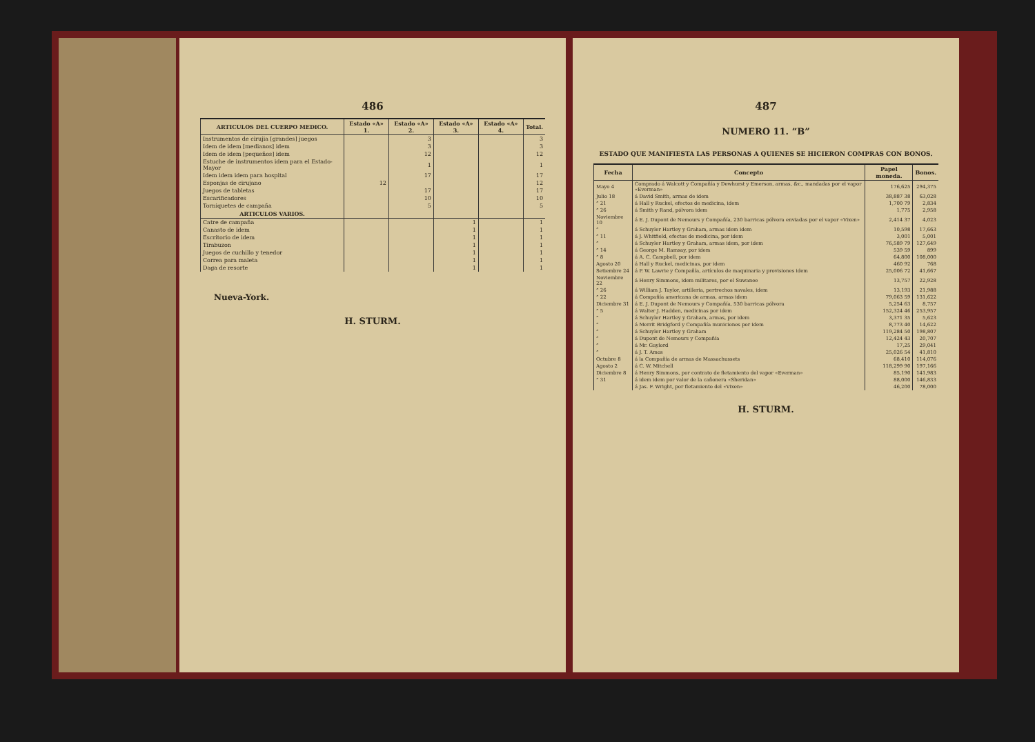486
| ARTICULOS DEL CUERPO MEDICO. | Estado «A» 1. | Estado «A» 2. | Estado «A» 3. | Estado «A» 4. | Total. |
| --- | --- | --- | --- | --- | --- |
| Instrumentos de cirujia [grandes] juegos | | 3 | | | 3 |
| Idem de idem [medianos] idem | | 3 | | | 3 |
| Idem de idem [pequeños] idem | | 12 | | | 12 |
| Estuche de instrumentos idem para el Estado-Mayor | | 1 | | | 1 |
| Idem idem idem para hospital | | 17 | | | 17 |
| Esponjas de cirujano | 12 | | | | 12 |
| Juegos de tabletas | | 17 | | | 17 |
| Escarificadores | | 10 | | | 10 |
| Torniquetes de campaña | | 5 | | | 5 |
| ARTICULOS VARIOS. | | | | | |
| Catre de campaña | | | 1 | | 1 |
| Canasto de idem | | | 1 | | 1 |
| Escritorio de idem | | | 1 | | 1 |
| Tirabuzon | | | 1 | | 1 |
| Juegos de cuchillo y tenedor | | | 1 | | 1 |
| Correa para maleta | | | 1 | | 1 |
| Daga de resorte | | | 1 | | 1 |
Nueva-York.
H. STURM.
487
NUMERO 11. “B”
ESTADO QUE MANIFIESTA LAS PERSONAS A QUIENES SE HICIERON COMPRAS CON BONOS.
| Fecha | Concepto | Papel moneda. | Bonos. |
| --- | --- | --- | --- |
| Mayo 4 | Comprado á Walcott y Compañía y Dewhurst y Emerson, armas, &c., mandadas por el vapor «Everman» | 176,625 | 294,375 |
| Julio 18 | á David Smith, armas de idem | 38,887 38 | 63,028 |
| ” 21 | á Hall y Ruckel, efectos de medicina, idem | 1,700 79 | 2,834 |
| ” 26 | á Smith y Rand, pólvora idem | 1,775 | 2,958 |
| Noviembre 10 | á E. J. Dupont de Nemours y Compañía, 230 barricas pólvora enviadas por el vapor «Vixen» | 2,414 37 | 4,023 |
| ” | á Schuyler Hartley y Graham, armas idem idem | 10,598 | 17,663 |
| ” 11 | á J. Whitfield, efectos de medicina, por idem | 3,001 | 5,001 |
| ” | á Schuyler Hartley y Graham, armas idem, por idem | 76,589 79 | 127,649 |
| ” 14 | á George M. Ramsay, por idem | 539 59 | 899 |
| ” 8 | á A. C. Campbell, por idem | 64,800 | 108,000 |
| Agosto 20 | á Hall y Ruckel, medicinas, por idem | 460 92 | 768 |
| Setiembre 24 | á P. W. Lawrie y Compañía, artículos de maquinaria y provisiones idem | 25,006 72 | 41,667 |
| Noviembre 22 | á Henry Simmons, idem militares, por el Suwanee | 13,757 | 22,928 |
| ” 26 | á William J. Taylor, artilleria, pertrechos navales, idem | 13,193 | 21,988 |
| ” 22 | á Compañía americana de armas, armas idem | 79,063 59 | 131,622 |
| Diciembre 31 | á E. J. Dupont de Nemours y Compañía, 530 barricas pólvora | 5,254 63 | 8,757 |
| ” 5 | á Walter J. Hadden, medicinas por idem | 152,324 46 | 253,957 |
| ” | á Schuyler Hartley y Graham, armas, por idem | 3,371 35 | 5,623 |
| ” | á Merrit Bridgford y Compañía municiones por idem | 8,773 40 | 14,622 |
| ” | á Schuyler Hartley y Graham | 119,284 50 | 198,807 |
| ” | á Dupont de Nemours y Compañía | 12,424 43 | 20,707 |
| ” | á Mr. Gaylord | 17,25 | 29,041 |
| ” | á J. T. Amos | 25,026 54 | 41,810 |
| Octubre 8 | á la Compañía de armas de Massachussets | 68,410 | 114,076 |
| Agosto 2 | á C. W. Mitchell | 118,299 90 | 197,166 |
| Diciembre 8 | á Henry Simmons, por contrato de fletamiento del vapor «Everman» | 85,190 | 141,983 |
| ” 31 | á idem idem por valor de la cañonera «Sheridan» | 88,000 | 146,833 |
| | á Jas. F. Wright, por fletamiento del «Vixen» | 46,200 | 78,000 |
H. STURM.